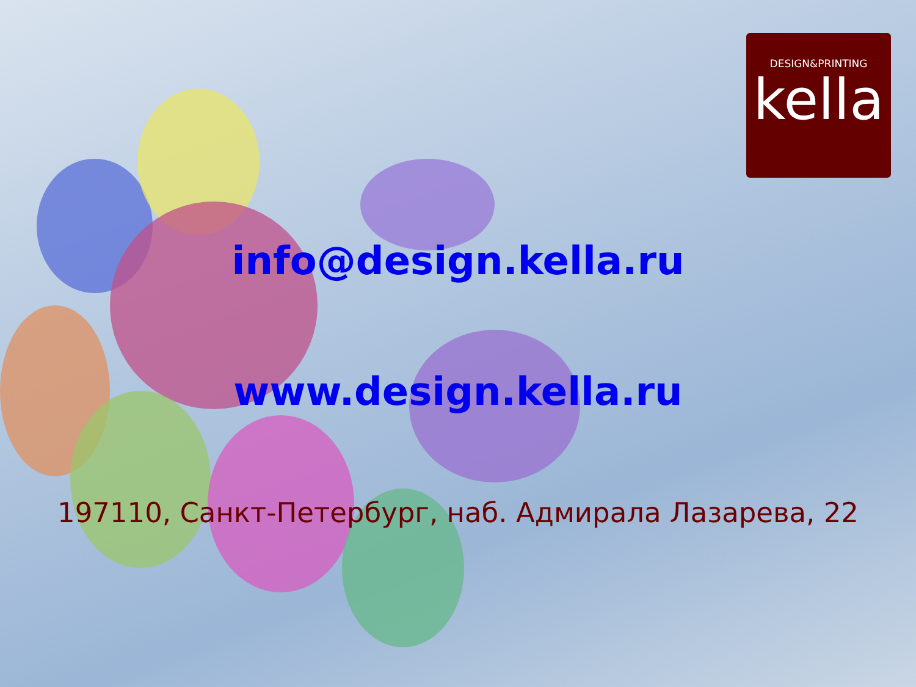DESIGN&PRINTING
kella
info@design.kella.ru
www.design.kella.ru
197110, Санкт-Петербург, наб. Адмирала Лазарева, 22